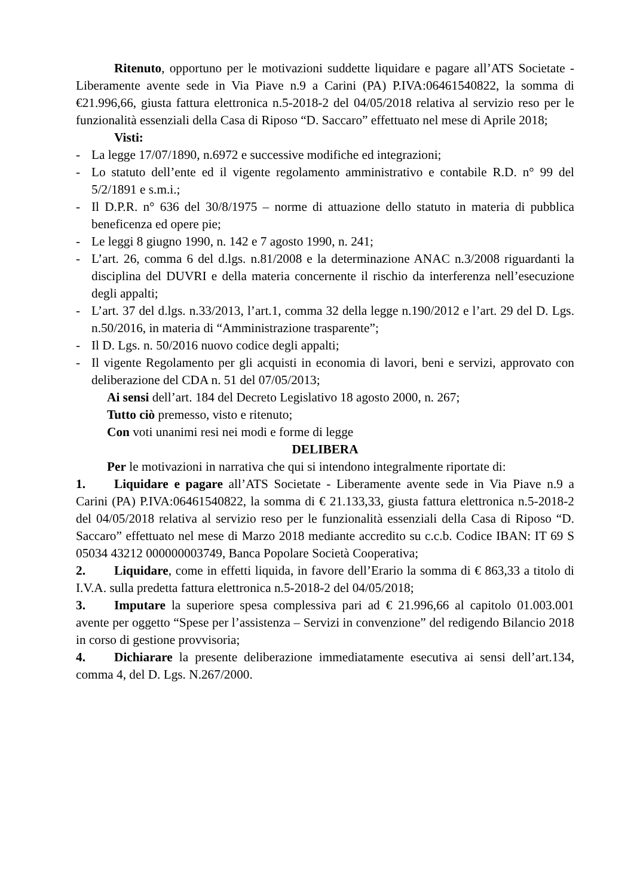Ritenuto, opportuno per le motivazioni suddette liquidare e pagare all’ATS Societate - Liberamente avente sede in Via Piave n.9 a Carini (PA) P.IVA:06461540822, la somma di €21.996,66, giusta fattura elettronica n.5-2018-2 del 04/05/2018 relativa al servizio reso per le funzionalità essenziali della Casa di Riposo “D. Saccaro” effettuato nel mese di Aprile 2018;
Visti:
- La legge 17/07/1890, n.6972 e successive modifiche ed integrazioni;
- Lo statuto dell’ente ed il vigente regolamento amministrativo e contabile R.D. n° 99 del 5/2/1891 e s.m.i.;
- Il D.P.R. n° 636 del 30/8/1975 – norme di attuazione dello statuto in materia di pubblica beneficenza ed opere pie;
- Le leggi 8 giugno 1990, n. 142 e 7 agosto 1990, n. 241;
- L’art. 26, comma 6 del d.lgs. n.81/2008 e la determinazione ANAC n.3/2008 riguardanti la disciplina del DUVRI e della materia concernente il rischio da interferenza nell’esecuzione degli appalti;
- L’art. 37 del d.lgs. n.33/2013, l’art.1, comma 32 della legge n.190/2012 e l’art. 29 del D. Lgs. n.50/2016, in materia di “Amministrazione trasparente”;
- Il D. Lgs. n. 50/2016 nuovo codice degli appalti;
- Il vigente Regolamento per gli acquisti in economia di lavori, beni e servizi, approvato con deliberazione del CDA n. 51 del 07/05/2013;
Ai sensi dell’art. 184 del Decreto Legislativo 18 agosto 2000, n. 267;
Tutto ciò premesso, visto e ritenuto;
Con voti unanimi resi nei modi e forme di legge
DELIBERA
Per le motivazioni in narrativa che qui si intendono integralmente riportate di:
1. Liquidare e pagare all’ATS Societate - Liberamente avente sede in Via Piave n.9 a Carini (PA) P.IVA:06461540822, la somma di € 21.133,33, giusta fattura elettronica n.5-2018-2 del 04/05/2018 relativa al servizio reso per le funzionalità essenziali della Casa di Riposo “D. Saccaro” effettuato nel mese di Marzo 2018 mediante accredito su c.c.b. Codice IBAN: IT 69 S 05034 43212 000000003749, Banca Popolare Società Cooperativa;
2. Liquidare, come in effetti liquida, in favore dell’Erario la somma di € 863,33 a titolo di I.V.A. sulla predetta fattura elettronica n.5-2018-2 del 04/05/2018;
3. Imputare la superiore spesa complessiva pari ad € 21.996,66 al capitolo 01.003.001 avente per oggetto “Spese per l’assistenza – Servizi in convenzione” del redigendo Bilancio 2018 in corso di gestione provvisoria;
4. Dichiarare la presente deliberazione immediatamente esecutiva ai sensi dell’art.134, comma 4, del D. Lgs. N.267/2000.